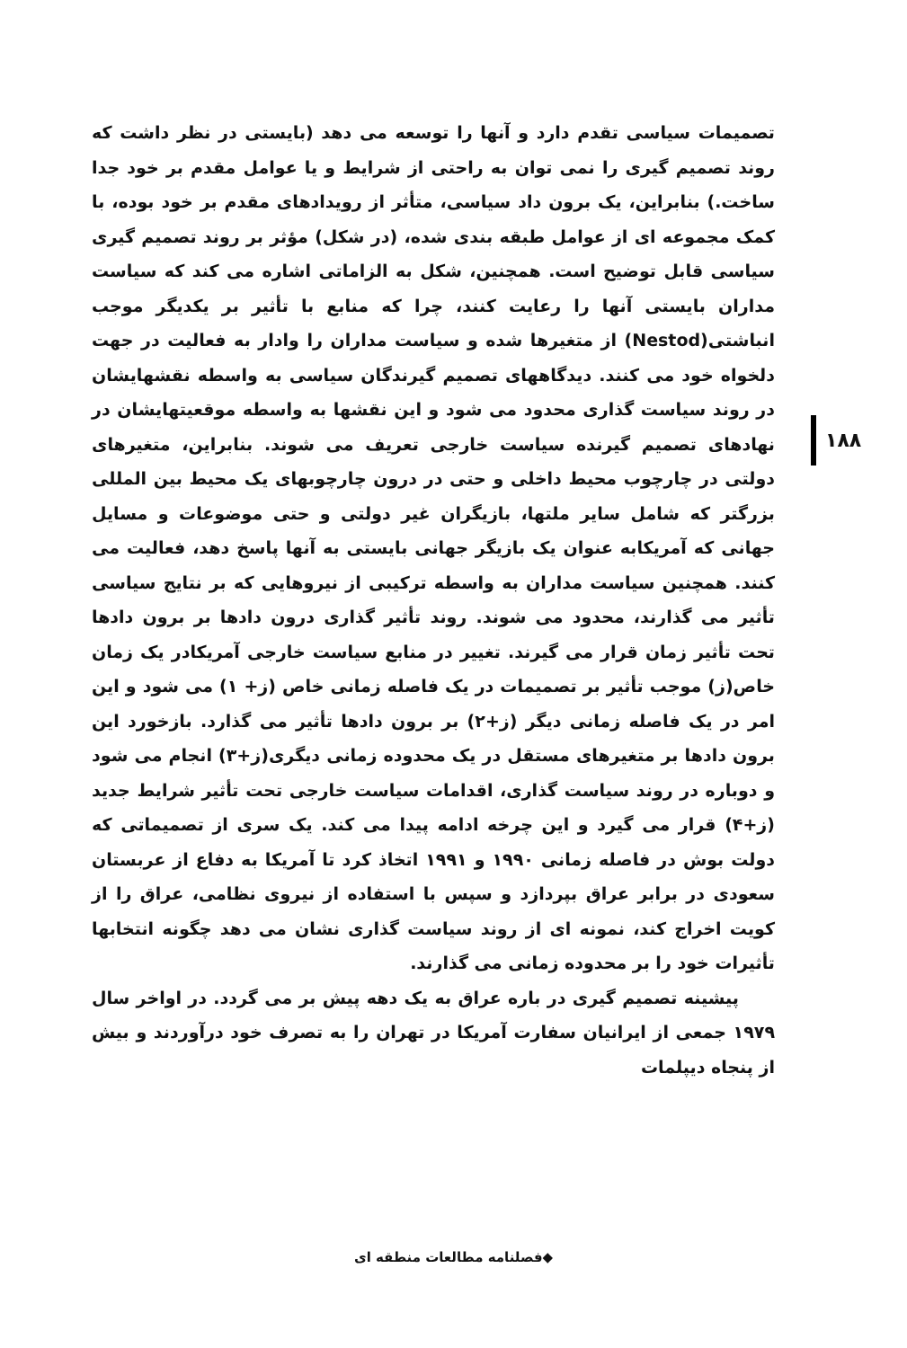۱۸۸
تصمیمات سیاسی تقدم دارد و آنها را توسعه می دهد (بایستی در نظر داشت که روند تصمیم گیری را نمی توان به راحتی از شرایط و یا عوامل مقدم بر خود جدا ساخت.) بنابراین، یک برون داد سیاسی، متأثر از رویدادهای مقدم بر خود بوده، با کمک مجموعه ای از عوامل طبقه بندی شده، (در شکل) مؤثر بر روند تصمیم گیری سیاسی قابل توضیح است. همچنین، شکل به الزاماتی اشاره می کند که سیاست مداران بایستی آنها را رعایت کنند، چرا که منابع با تأثیر بر یکدیگر موجب انباشتی(Nestod) از متغیرها شده و سیاست مداران را وادار به فعالیت در جهت دلخواه خود می کنند. دیدگاههای تصمیم گیرندگان سیاسی به واسطه نقشهایشان در روند سیاست گذاری محدود می شود و این نقشها به واسطه موقعیتهایشان در نهادهای تصمیم گیرنده سیاست خارجی تعریف می شوند. بنابراین، متغیرهای دولتی در چارچوب محیط داخلی و حتی در درون چارچوبهای یک محیط بین المللی بزرگتر که شامل سایر ملتها، بازیگران غیر دولتی و حتی موضوعات و مسایل جهانی که آمریکابه عنوان یک بازیگر جهانی بایستی به آنها پاسخ دهد، فعالیت می کنند. همچنین سیاست مداران به واسطه ترکیبی از نیروهایی که بر نتایج سیاسی تأثیر می گذارند، محدود می شوند. روند تأثیر گذاری درون دادها بر برون دادها تحت تأثیر زمان قرار می گیرند. تغییر در منابع سیاست خارجی آمریکادر یک زمان خاص(ز) موجب تأثیر بر تصمیمات در یک فاصله زمانی خاص (ز+ ۱) می شود و این امر در یک فاصله زمانی دیگر (ز+۲) بر برون دادها تأثیر می گذارد. بازخورد این برون دادها بر متغیرهای مستقل در یک محدوده زمانی دیگری(ز+۳) انجام می شود و دوباره در روند سیاست گذاری، اقدامات سیاست خارجی تحت تأثیر شرایط جدید (ز+۴) قرار می گیرد و این چرخه ادامه پیدا می کند. یک سری از تصمیماتی که دولت بوش در فاصله زمانی ۱۹۹۰ و ۱۹۹۱ اتخاذ کرد تا آمریکا به دفاع از عربستان سعودی در برابر عراق بپردازد و سپس با استفاده از نیروی نظامی، عراق را از کویت اخراج کند، نمونه ای از روند سیاست گذاری نشان می دهد چگونه انتخابها تأثیرات خود را بر محدوده زمانی می گذارند.
پیشینه تصمیم گیری در باره عراق به یک دهه پیش بر می گردد. در اواخر سال ۱۹۷۹ جمعی از ایرانیان سفارت آمریکا در تهران را به تصرف خود درآوردند و بیش از پنجاه دیپلمات
◆فصلنامه مطالعات منطقه ای